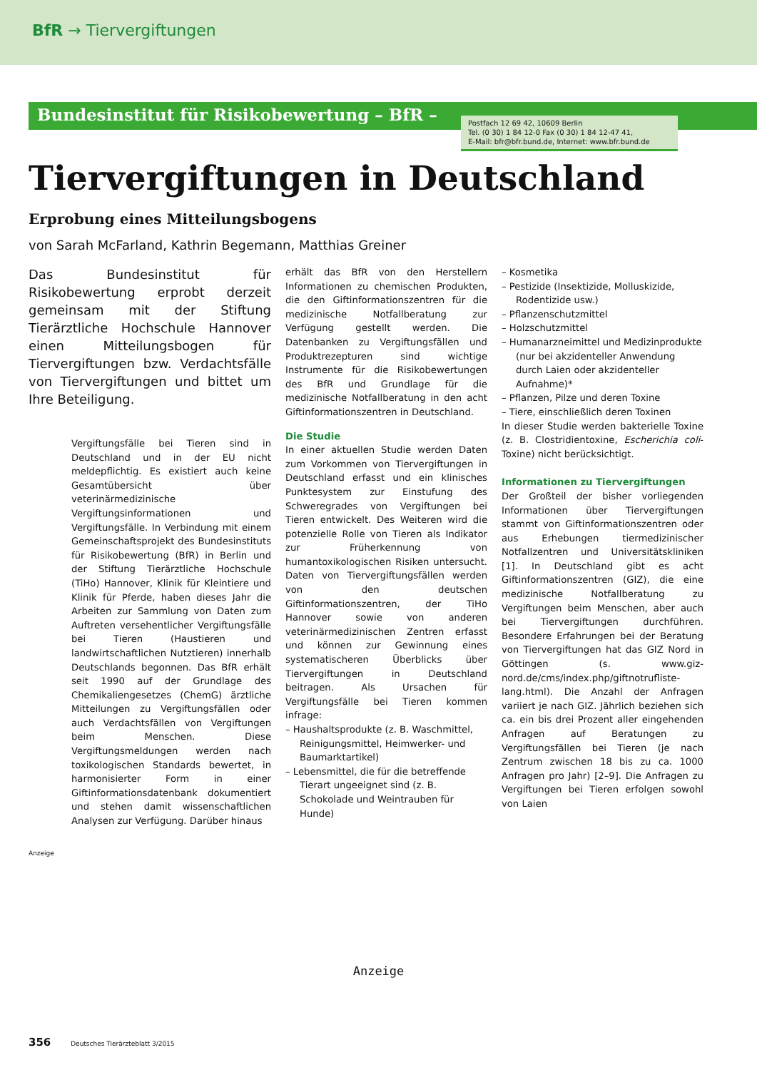BfR → Tiervergiftungen
Bundesinstitut für Risikobewertung – BfR –
Postfach 12 69 42, 10609 Berlin
Tel. (0 30) 1 84 12-0 Fax (0 30) 1 84 12-47 41,
E-Mail: bfr@bfr.bund.de, Internet: www.bfr.bund.de
Tiervergiftungen in Deutschland
Erprobung eines Mitteilungsbogens
von Sarah McFarland, Kathrin Begemann, Matthias Greiner
Das Bundesinstitut für Risikobewertung erprobt derzeit gemeinsam mit der Stiftung Tierärztliche Hochschule Hannover einen Mitteilungsbogen für Tiervergiftungen bzw. Verdachtsfälle von Tiervergiftungen und bittet um Ihre Beteiligung.
Vergiftungsfälle bei Tieren sind in Deutschland und in der EU nicht meldepflichtig. Es existiert auch keine Gesamtübersicht über veterinärmedizinische Vergiftungsinformationen und Vergiftungsfälle. In Verbindung mit einem Gemeinschaftsprojekt des Bundesinstituts für Risikobewertung (BfR) in Berlin und der Stiftung Tierärztliche Hochschule (TiHo) Hannover, Klinik für Kleintiere und Klinik für Pferde, haben dieses Jahr die Arbeiten zur Sammlung von Daten zum Auftreten versehentlicher Vergiftungsfälle bei Tieren (Haustieren und landwirtschaftlichen Nutztieren) innerhalb Deutschlands begonnen. Das BfR erhält seit 1990 auf der Grundlage des Chemikaliengesetzes (ChemG) ärztliche Mitteilungen zu Vergiftungsfällen oder auch Verdachtsfällen von Vergiftungen beim Menschen. Diese Vergiftungsmeldungen werden nach toxikologischen Standards bewertet, in harmonisierter Form in einer Giftinformationsdatenbank dokumentiert und stehen damit wissenschaftlichen Analysen zur Verfügung. Darüber hinaus
erhält das BfR von den Herstellern Informationen zu chemischen Produkten, die den Giftinformationszentren für die medizinische Notfallberatung zur Verfügung gestellt werden. Die Datenbanken zu Vergiftungsfällen und Produktrezepturen sind wichtige Instrumente für die Risikobewertungen des BfR und Grundlage für die medizinische Notfallberatung in den acht Giftinformationszentren in Deutschland.
Die Studie
In einer aktuellen Studie werden Daten zum Vorkommen von Tiervergiftungen in Deutschland erfasst und ein klinisches Punktesystem zur Einstufung des Schweregrades von Vergiftungen bei Tieren entwickelt. Des Weiteren wird die potenzielle Rolle von Tieren als Indikator zur Früherkennung von humantoxikologischen Risiken untersucht. Daten von Tiervergiftungsfällen werden von den deutschen Giftinformationszentren, der TiHo Hannover sowie von anderen veterinärmedizinischen Zentren erfasst und können zur Gewinnung eines systematischeren Überblicks über Tiervergiftungen in Deutschland beitragen. Als Ursachen für Vergiftungsfälle bei Tieren kommen infrage:
– Haushaltsprodukte (z. B. Waschmittel, Reinigungsmittel, Heimwerker- und Baumarktartikel)
– Lebensmittel, die für die betreffende Tierart ungeeignet sind (z. B. Schokolade und Weintrauben für Hunde)
– Kosmetika
– Pestizide (Insektizide, Molluskizide, Rodentizide usw.)
– Pflanzenschutzmittel
– Holzschutzmittel
– Humanarzneimittel und Medizinprodukte (nur bei akzidenteller Anwendung durch Laien oder akzidenteller Aufnahme)*
– Pflanzen, Pilze und deren Toxine
– Tiere, einschließlich deren Toxinen
In dieser Studie werden bakterielle Toxine (z. B. Clostridientoxine, Escherichia coli-Toxine) nicht berücksichtigt.
Informationen zu Tiervergiftungen
Der Großteil der bisher vorliegenden Informationen über Tiervergiftungen stammt von Giftinformationszentren oder aus Erhebungen tiermedizinischer Notfallzentren und Universitätskliniken [1]. In Deutschland gibt es acht Giftinformationszentren (GIZ), die eine medizinische Notfallberatung zu Vergiftungen beim Menschen, aber auch bei Tiervergiftungen durchführen. Besondere Erfahrungen bei der Beratung von Tiervergiftungen hat das GIZ Nord in Göttingen (s. www.giz-nord.de/cms/index.php/giftnotrufliste-lang.html). Die Anzahl der Anfragen variiert je nach GIZ. Jährlich beziehen sich ca. ein bis drei Prozent aller eingehenden Anfragen auf Beratungen zu Vergiftungsfällen bei Tieren (je nach Zentrum zwischen 18 bis zu ca. 1000 Anfragen pro Jahr) [2–9]. Die Anfragen zu Vergiftungen bei Tieren erfolgen sowohl von Laien
Anzeige
Anzeige
356 Deutsches Tierärzteblatt 3/2015